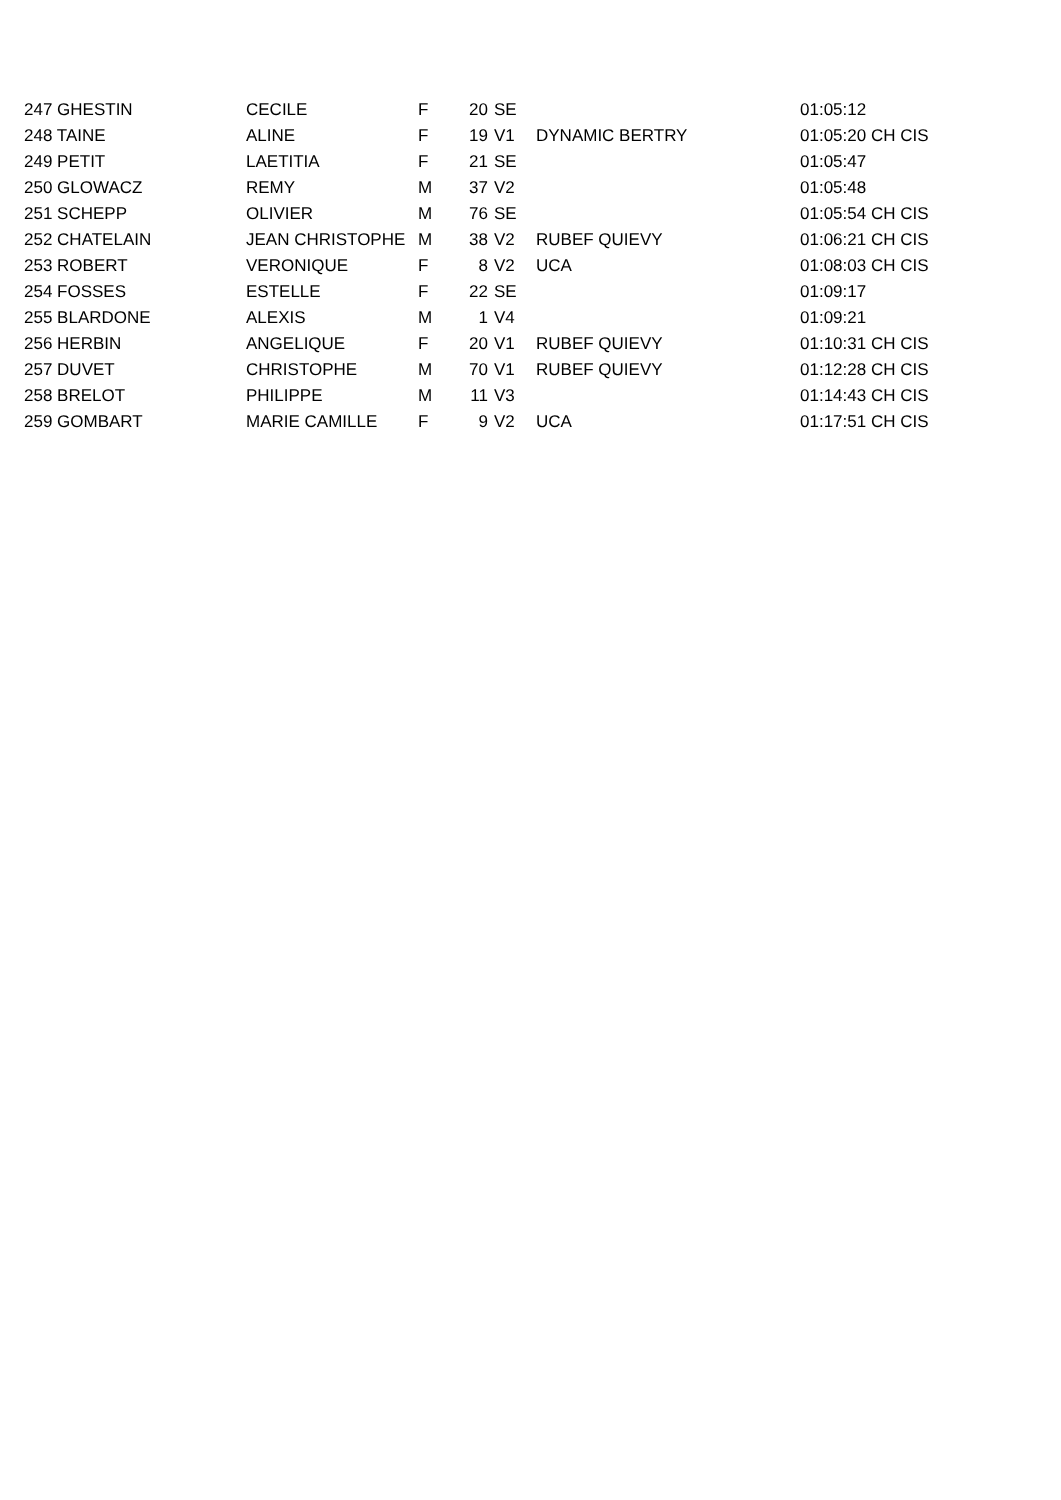| 247 GHESTIN | CECILE | F | 20 | SE | | 01:05:12 |
| 248 TAINE | ALINE | F | 19 | V1 | DYNAMIC BERTRY | 01:05:20 CH CIS |
| 249 PETIT | LAETITIA | F | 21 | SE | | 01:05:47 |
| 250 GLOWACZ | REMY | M | 37 | V2 | | 01:05:48 |
| 251 SCHEPP | OLIVIER | M | 76 | SE | | 01:05:54 CH CIS |
| 252 CHATELAIN | JEAN CHRISTOPHE | M | 38 | V2 | RUBEF QUIEVY | 01:06:21 CH CIS |
| 253 ROBERT | VERONIQUE | F | 8 | V2 | UCA | 01:08:03 CH CIS |
| 254 FOSSES | ESTELLE | F | 22 | SE | | 01:09:17 |
| 255 BLARDONE | ALEXIS | M | 1 | V4 | | 01:09:21 |
| 256 HERBIN | ANGELIQUE | F | 20 | V1 | RUBEF QUIEVY | 01:10:31 CH CIS |
| 257 DUVET | CHRISTOPHE | M | 70 | V1 | RUBEF QUIEVY | 01:12:28 CH CIS |
| 258 BRELOT | PHILIPPE | M | 11 | V3 | | 01:14:43 CH CIS |
| 259 GOMBART | MARIE CAMILLE | F | 9 | V2 | UCA | 01:17:51 CH CIS |